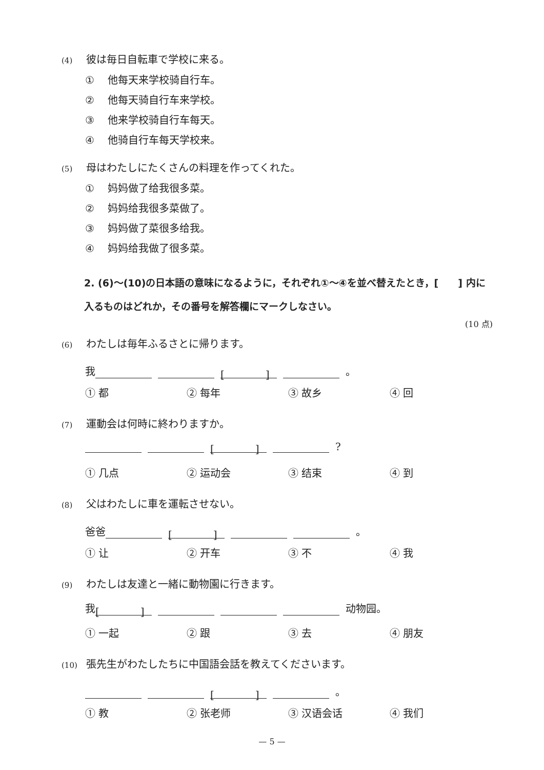(4) 彼は毎日自転車で学校に来る。
① 他每天来学校骑自行车。
② 他每天骑自行车来学校。
③ 他来学校骑自行车每天。
④ 他骑自行车每天学校来。
(5) 母はわたしにたくさんの料理を作ってくれた。
① 妈妈做了给我很多菜。
② 妈妈给我很多菜做了。
③ 妈妈做了菜很多给我。
④ 妈妈给我做了很多菜。
2. (6)～(10)の日本語の意味になるように，それぞれ①～④を並べ替えたとき，[　　] 内に入るものはどれか，その番号を解答欄にマークしなさい。
(10 点)
(6) わたしは毎年ふるさとに帰ります。
我 [　　　　] 。
① 都 ② 每年 ③ 故乡 ④ 回
(7) 運動会は何時に終わりますか。
[　　　　] ?
① 几点 ② 运动会 ③ 结束 ④ 到
(8) 父はわたしに車を運転させない。
爸爸 [　　　　] 。
① 让 ② 开车 ③ 不 ④ 我
(9) わたしは友達と一緒に動物園に行きます。
我 [　　　　] 动物园。
① 一起 ② 跟 ③ 去 ④ 朋友
(10) 張先生がわたしたちに中国語会話を教えてくださいます。
[　　　　] 。
① 教 ② 张老师 ③ 汉语会话 ④ 我们
— 5 —